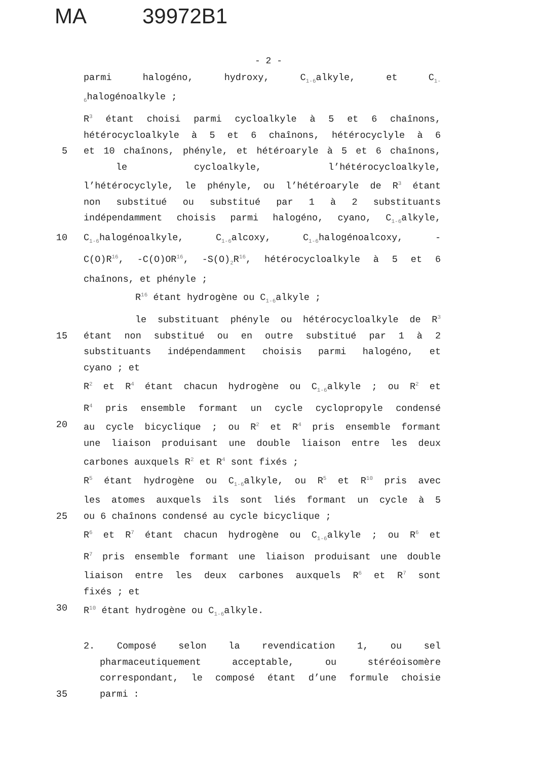MA 39972B1
- 2 -
parmi halogéno, hydroxy, C<sub>1-6</sub>alkyle, et C<sub>1-</sub>
<sub>6</sub>halogénoalkyle ;
R<sup>3</sup> étant choisi parmi cycloalkyle à 5 et 6 chaînons,
hétérocycloalkyle à 5 et 6 chaînons, hétérocyclyle à 6
5 et 10 chaînons, phényle, et hétéroaryle à 5 et 6 chaînons,
le cycloalkyle, l’hétérocycloalkyle,
l’hétérocyclyle, le phényle, ou l’hétéroaryle de R<sup>3</sup> étant
non substitué ou substitué par 1 à 2 substituants
indépendamment choisis parmi halogéno, cyano, C<sub>1-6</sub>alkyle,
10 C<sub>1-6</sub>halogénoalkyle, C<sub>1-6</sub>alcoxy, C<sub>1-6</sub>halogénoalcoxy, -
C(O)R<sup>16</sup>, -C(O)OR<sup>16</sup>, -S(O)<sub>2</sub>R<sup>16</sup>, hétérocycloalkyle à 5 et 6
chaînons, et phényle ;
R<sup>16</sup> étant hydrogène ou C<sub>1-6</sub>alkyle ;
le substituant phényle ou hétérocycloalkyle de R<sup>3</sup>
15 étant non substitué ou en outre substitué par 1 à 2
substituants indépendamment choisis parmi halogéno, et
cyano ; et
R<sup>2</sup> et R<sup>4</sup> étant chacun hydrogène ou C<sub>1-6</sub>alkyle ; ou R<sup>2</sup> et
R<sup>4</sup> pris ensemble formant un cycle cyclopropyle condensé
20 au cycle bicyclique ; ou R<sup>2</sup> et R<sup>4</sup> pris ensemble formant
une liaison produisant une double liaison entre les deux
carbones auxquels R<sup>2</sup> et R<sup>4</sup> sont fixés ;
R<sup>5</sup> étant hydrogène ou C<sub>1-6</sub>alkyle, ou R<sup>5</sup> et R<sup>10</sup> pris avec
les atomes auxquels ils sont liés formant un cycle à 5
25 ou 6 chaînons condensé au cycle bicyclique ;
R<sup>6</sup> et R<sup>7</sup> étant chacun hydrogène ou C<sub>1-6</sub>alkyle ; ou R<sup>6</sup> et
R<sup>7</sup> pris ensemble formant une liaison produisant une double
liaison entre les deux carbones auxquels R<sup>6</sup> et R<sup>7</sup> sont
fixés ; et
30 R<sup>10</sup> étant hydrogène ou C<sub>1-6</sub>alkyle.
2. Composé selon la revendication 1, ou sel
pharmaceutiquement acceptable, ou stéréoisomère
correspondant, le composé étant d’une formule choisie
35 parmi :